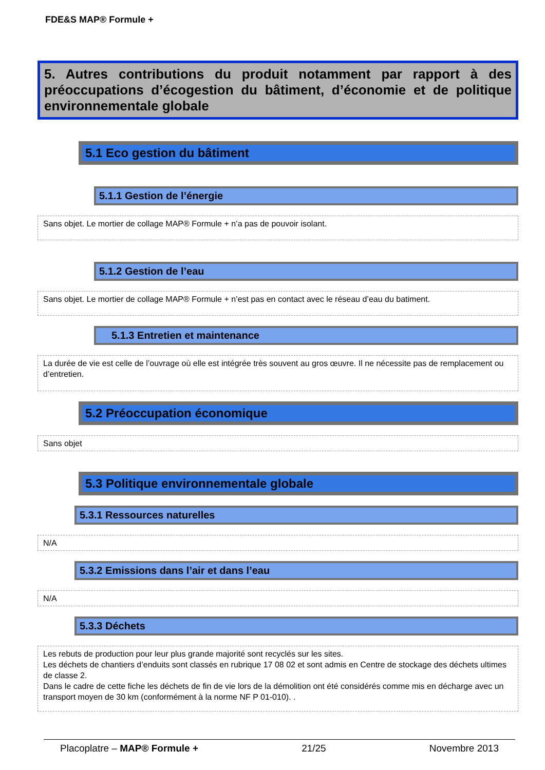FDE&S MAP® Formule +
5. Autres contributions du produit notamment par rapport à des préoccupations d’écogestion du bâtiment, d’économie et de politique environnementale globale
5.1 Eco gestion du bâtiment
5.1.1 Gestion de l’énergie
Sans objet. Le mortier de collage MAP® Formule + n’a pas de pouvoir isolant.
5.1.2 Gestion de l’eau
Sans objet. Le mortier de collage MAP® Formule + n’est pas en contact avec le réseau d’eau du batiment.
5.1.3 Entretien et maintenance
La durée de vie est celle de l’ouvrage où elle est intégrée très souvent au gros œuvre. Il ne nécessite pas de remplacement ou d’entretien.
5.2 Préoccupation économique
Sans objet
5.3 Politique environnementale globale
5.3.1 Ressources naturelles
N/A
5.3.2 Emissions dans l’air et dans l’eau
N/A
5.3.3 Déchets
Les rebuts de production pour leur plus grande majorité sont recyclés sur les sites.
Les déchets de chantiers d’enduits sont classés en rubrique 17 08 02 et sont admis en Centre de stockage des déchets ultimes de classe 2.
Dans le cadre de cette fiche les déchets de fin de vie lors de la démolition ont été considérés comme mis en décharge avec un transport moyen de 30 km (conformément à la norme NF P 01-010). .
Placoplatre – MAP® Formule + 21/25 Novembre 2013